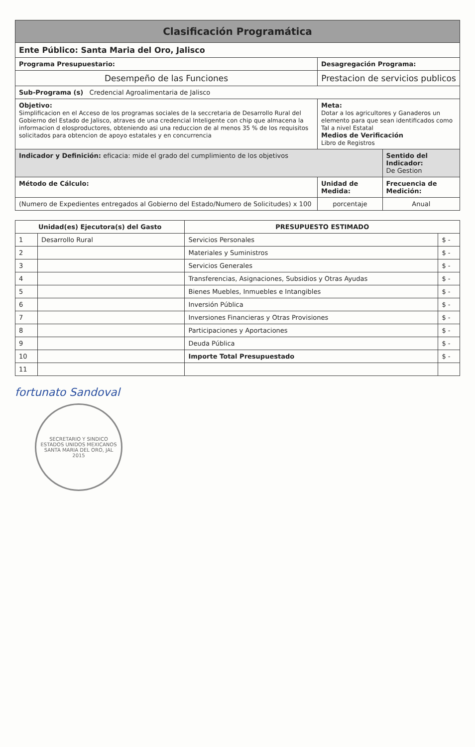| Clasificación Programática | | |
| Ente Público: Santa Maria del Oro, Jalisco | | |
| Programa Presupuestario: | Desagregación Programa: | |
| Desempeño de las Funciones | Prestacion de servicios publicos | |
| Sub-Programa (s) Credencial Agroalimentaria de Jalisco | | |
| Objetivo: Simplificacion en el Acceso de los programas sociales de la seccretaria de Desarrollo Rural del Gobierno del Estado de Jalisco, atraves de una credencial Inteligente con chip que almacena la informacion d elosproductores, obteniendo asi una reduccion de al menos 35 % de los requisitos solicitados para obtencion de apoyo estatales y en concurrencia | Meta: Dotar a los agricultores y Ganaderos un elemento para que sean identificados como Tal a nivel Estatal Medios de Verificación Libro de Registros | |
| Indicador y Definición: eficacia: mide el grado del cumplimiento de los objetivos | | Sentido del Indicador: De Gestion |
| Método de Cálculo: | Unidad de Medida: | Frecuencia de Medición: |
| (Numero de Expedientes entregados al Gobierno del Estado/Numero de Solicitudes) x 100 | porcentaje | Anual |
| Unidad(es) Ejecutora(s) del Gasto | | PRESUPUESTO ESTIMADO | |
| --- | --- | --- | --- |
| 1 | Desarrollo Rural | Servicios Personales | $ - |
| 2 | | Materiales y Suministros | $ - |
| 3 | | Servicios Generales | $ - |
| 4 | | Transferencias, Asignaciones, Subsidios y Otras Ayudas | $ - |
| 5 | | Bienes Muebles, Inmuebles e Intangibles | $ - |
| 6 | | Inversión Pública | $ - |
| 7 | | Inversiones Financieras y Otras Provisiones | $ - |
| 8 | | Participaciones y Aportaciones | $ - |
| 9 | | Deuda Pública | $ - |
| 10 | | Importe Total Presupuestado | $ - |
| 11 | | | |
fortunato Sandoval
SECRETARIO Y SINDICO
ESTADOS UNIDOS MEXICANOS
SANTA MARIA DEL ORO, JAL
2015